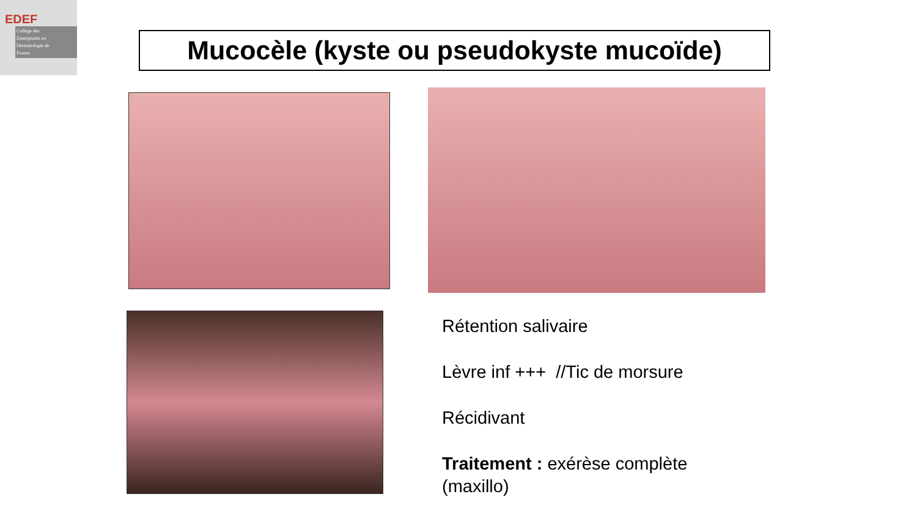EDEF
Collège des
Enseignants en
Dermatologie de
France
Mucocèle (kyste ou pseudokyste mucoïde)
Rétention salivaire
Lèvre inf +++ //Tic de morsure
Récidivant
Traitement : exérèse complète
(maxillo)